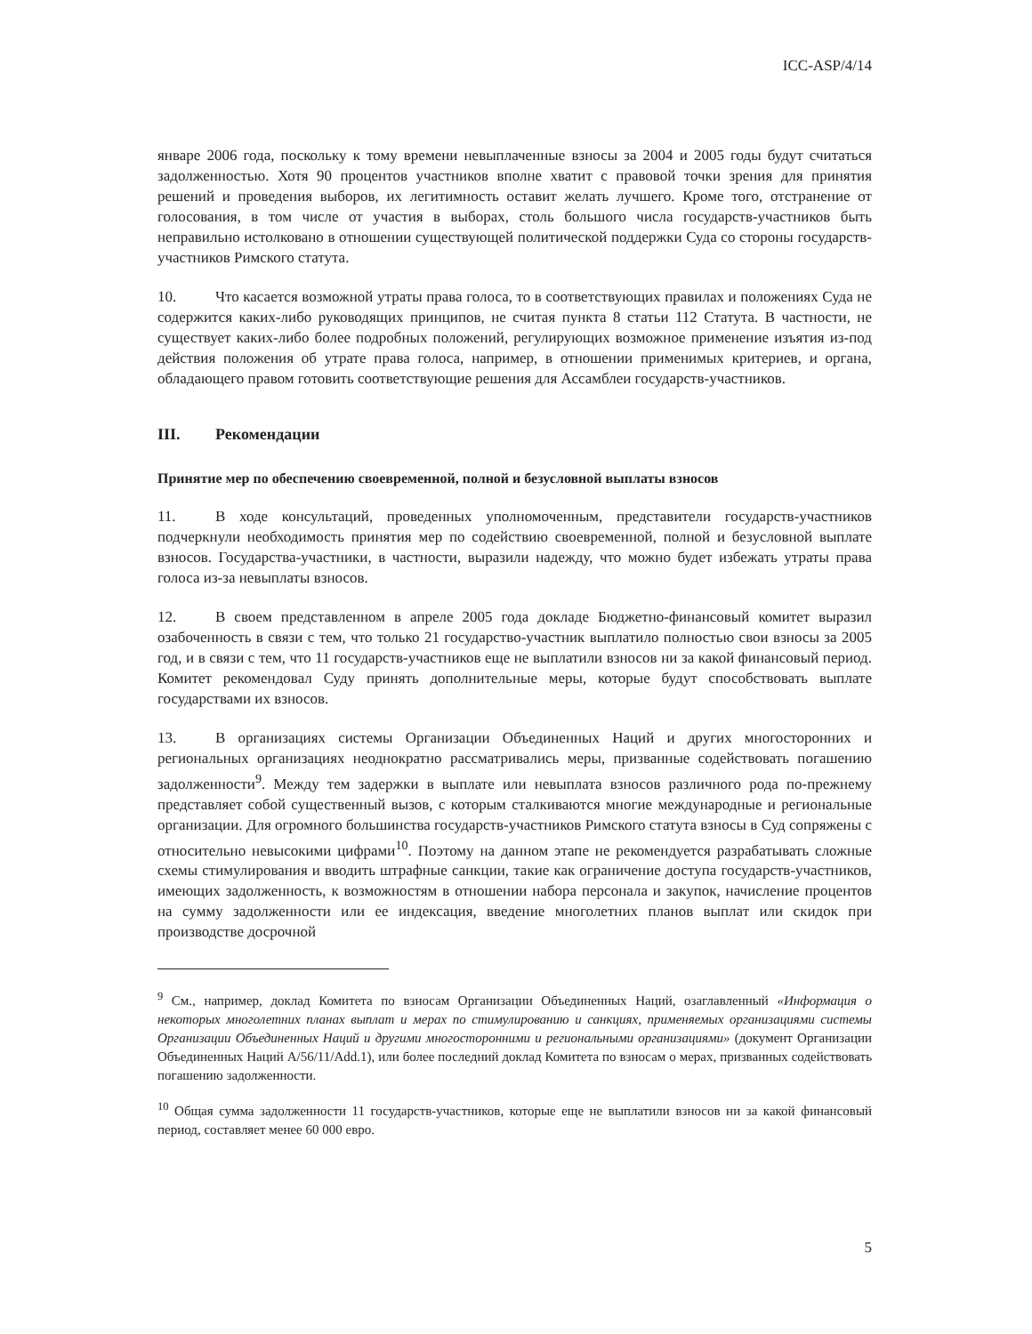ICC-ASP/4/14
январе 2006 года, поскольку к тому времени невыплаченные взносы за 2004 и 2005 годы будут считаться задолженностью. Хотя 90 процентов участников вполне хватит с правовой точки зрения для принятия решений и проведения выборов, их легитимность оставит желать лучшего. Кроме того, отстранение от голосования, в том числе от участия в выборах, столь большого числа государств-участников быть неправильно истолковано в отношении существующей политической поддержки Суда со стороны государств-участников Римского статута.
10. Что касается возможной утраты права голоса, то в соответствующих правилах и положениях Суда не содержится каких-либо руководящих принципов, не считая пункта 8 статьи 112 Статута. В частности, не существует каких-либо более подробных положений, регулирующих возможное применение изъятия из-под действия положения об утрате права голоса, например, в отношении применимых критериев, и органа, обладающего правом готовить соответствующие решения для Ассамблеи государств-участников.
III. Рекомендации
Принятие мер по обеспечению своевременной, полной и безусловной выплаты взносов
11. В ходе консультаций, проведенных уполномоченным, представители государств-участников подчеркнули необходимость принятия мер по содействию своевременной, полной и безусловной выплате взносов. Государства-участники, в частности, выразили надежду, что можно будет избежать утраты права голоса из-за невыплаты взносов.
12. В своем представленном в апреле 2005 года докладе Бюджетно-финансовый комитет выразил озабоченность в связи с тем, что только 21 государство-участник выплатило полностью свои взносы за 2005 год, и в связи с тем, что 11 государств-участников еще не выплатили взносов ни за какой финансовый период. Комитет рекомендовал Суду принять дополнительные меры, которые будут способствовать выплате государствами их взносов.
13. В организациях системы Организации Объединенных Наций и других многосторонних и региональных организациях неоднократно рассматривались меры, призванные содействовать погашению задолженности<sup>9</sup>. Между тем задержки в выплате или невыплата взносов различного рода по-прежнему представляет собой существенный вызов, с которым сталкиваются многие международные и региональные организации. Для огромного большинства государств-участников Римского статута взносы в Суд сопряжены с относительно невысокими цифрами<sup>10</sup>. Поэтому на данном этапе не рекомендуется разрабатывать сложные схемы стимулирования и вводить штрафные санкции, такие как ограничение доступа государств-участников, имеющих задолженность, к возможностям в отношении набора персонала и закупок, начисление процентов на сумму задолженности или ее индексация, введение многолетних планов выплат или скидок при производстве досрочной
<sup>9</sup> См., например, доклад Комитета по взносам Организации Объединенных Наций, озаглавленный «Информация о некоторых многолетних планах выплат и мерах по стимулированию и санкциях, применяемых организациями системы Организации Объединенных Наций и другими многосторонними и региональными организациями» (документ Организации Объединенных Наций A/56/11/Add.1), или более последний доклад Комитета по взносам о мерах, призванных содействовать погашению задолженности.
<sup>10</sup> Общая сумма задолженности 11 государств-участников, которые еще не выплатили взносов ни за какой финансовый период, составляет менее 60 000 евро.
5